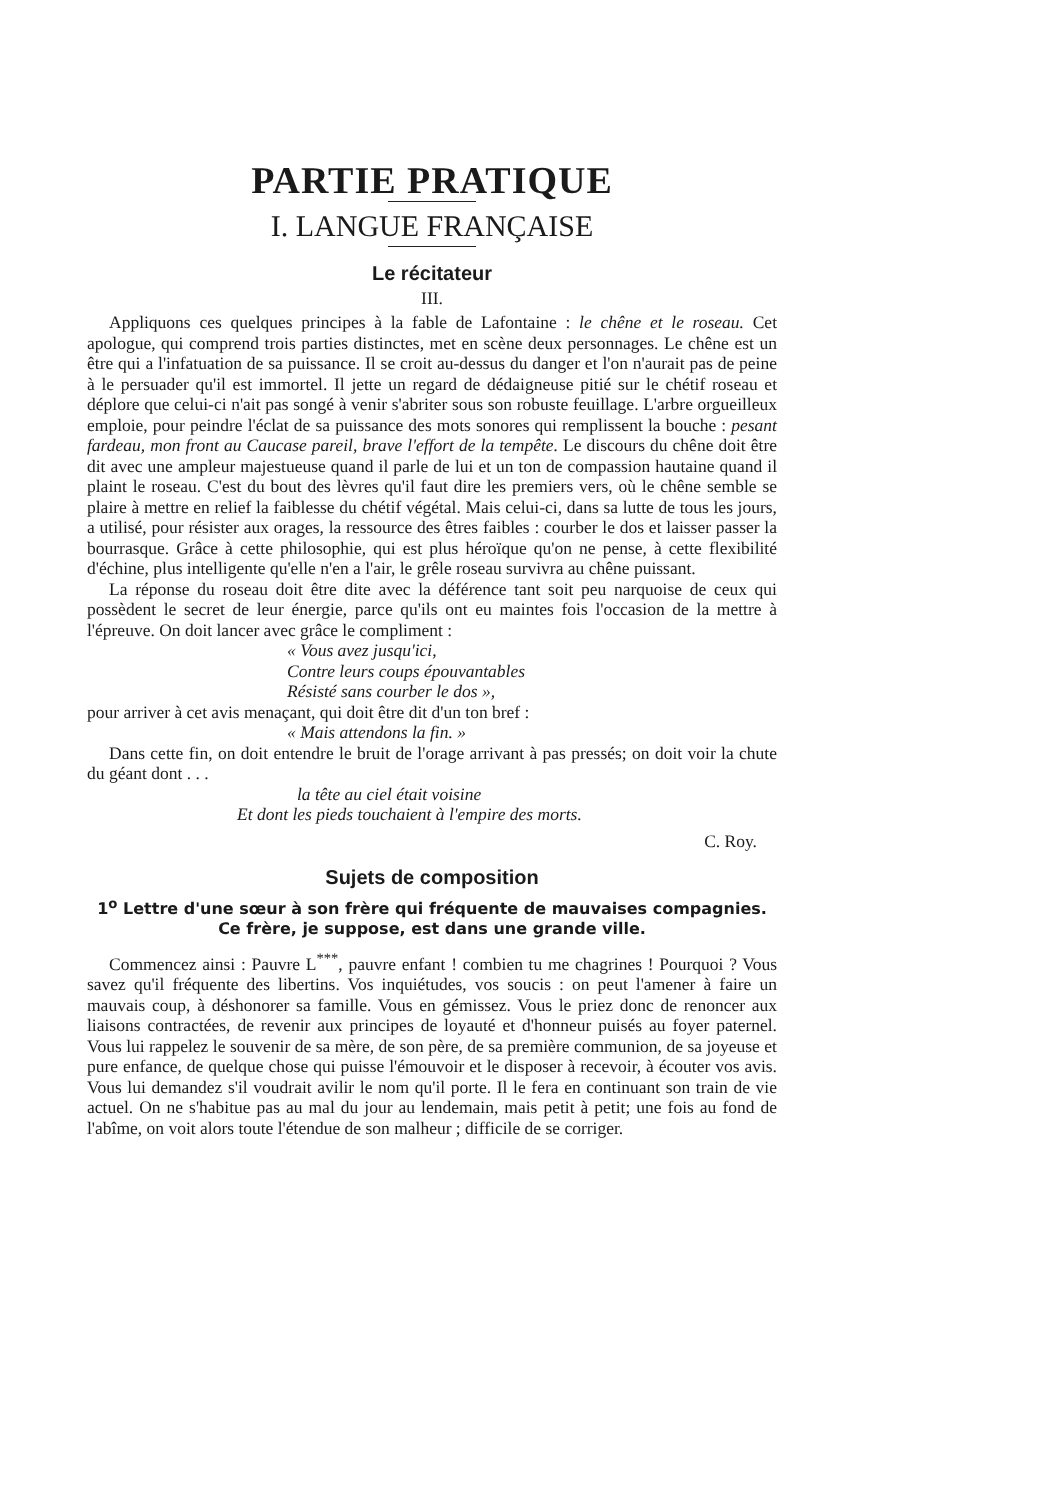PARTIE PRATIQUE
I. LANGUE FRANÇAISE
Le récitateur
III.
Appliquons ces quelques principes à la fable de Lafontaine : le chêne et le roseau. Cet apologue, qui comprend trois parties distinctes, met en scène deux personnages. Le chêne est un être qui a l'infatuation de sa puissance. Il se croit au-dessus du danger et l'on n'aurait pas de peine à le persuader qu'il est immortel. Il jette un regard de dédaigneuse pitié sur le chétif roseau et déplore que celui-ci n'ait pas songé à venir s'abriter sous son robuste feuillage. L'arbre orgueilleux emploie, pour peindre l'éclat de sa puissance des mots sonores qui remplissent la bouche : pesant fardeau, mon front au Caucase pareil, brave l'effort de la tempête. Le discours du chêne doit être dit avec une ampleur majestueuse quand il parle de lui et un ton de compassion hautaine quand il plaint le roseau. C'est du bout des lèvres qu'il faut dire les premiers vers, où le chêne semble se plaire à mettre en relief la faiblesse du chétif végétal. Mais celui-ci, dans sa lutte de tous les jours, a utilisé, pour résister aux orages, la ressource des êtres faibles : courber le dos et laisser passer la bourrasque. Grâce à cette philosophie, qui est plus héroïque qu'on ne pense, à cette flexibilité d'échine, plus intelligente qu'elle n'en a l'air, le grêle roseau survivra au chêne puissant.
La réponse du roseau doit être dite avec la déférence tant soit peu narquoise de ceux qui possèdent le secret de leur énergie, parce qu'ils ont eu maintes fois l'occasion de la mettre à l'épreuve. On doit lancer avec grâce le compliment :
« Vous avez jusqu'ici,
Contre leurs coups épouvantables
Résisté sans courber le dos »,
pour arriver à cet avis menaçant, qui doit être dit d'un ton bref :
« Mais attendons la fin. »
Dans cette fin, on doit entendre le bruit de l'orage arrivant à pas pressés; on doit voir la chute du géant dont . . .
la tête au ciel était voisine
Et dont les pieds touchaient à l'empire des morts.
C. Roy.
Sujets de composition
1<sup>o</sup> Lettre d'une sœur à son frère qui fréquente de mauvaises compagnies. Ce frère, je suppose, est dans une grande ville.
Commencez ainsi : Pauvre L<sup>***</sup>, pauvre enfant ! combien tu me chagrines ! Pourquoi ? Vous savez qu'il fréquente des libertins. Vos inquiétudes, vos soucis : on peut l'amener à faire un mauvais coup, à déshonorer sa famille. Vous en gémissez. Vous le priez donc de renoncer aux liaisons contractées, de revenir aux principes de loyauté et d'honneur puisés au foyer paternel. Vous lui rappelez le souvenir de sa mère, de son père, de sa première communion, de sa joyeuse et pure enfance, de quelque chose qui puisse l'émouvoir et le disposer à recevoir, à écouter vos avis. Vous lui demandez s'il voudrait avilir le nom qu'il porte. Il le fera en continuant son train de vie actuel. On ne s'habitue pas au mal du jour au lendemain, mais petit à petit; une fois au fond de l'abîme, on voit alors toute l'étendue de son malheur ; difficile de se corriger.